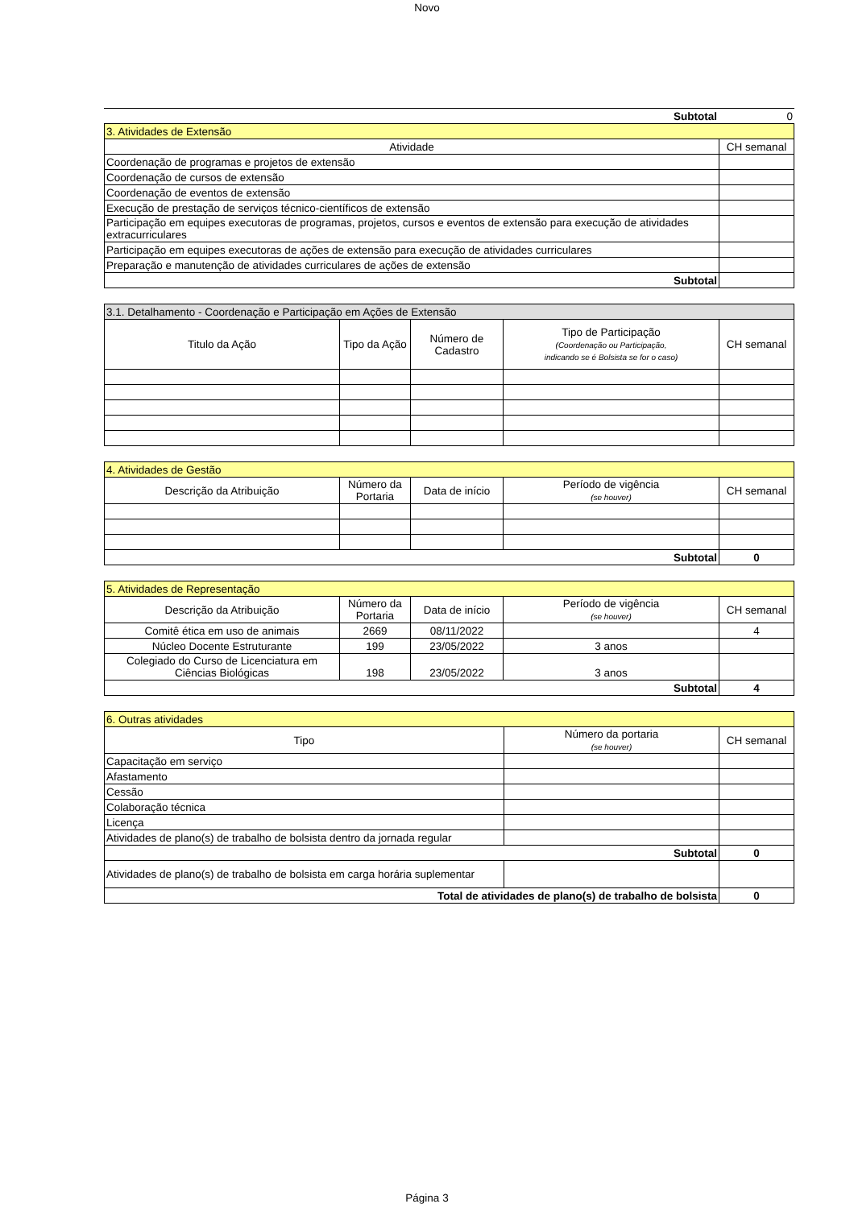Novo
| Subtotal | 0 |
| 3. Atividades de Extensão | |
| Atividade | CH semanal |
| Coordenação de programas e projetos de extensão | |
| Coordenação de cursos de extensão | |
| Coordenação de eventos de extensão | |
| Execução de prestação de serviços técnico-científicos de extensão | |
| Participação em equipes executoras de programas, projetos, cursos e eventos de extensão para execução de atividades extracurriculares | |
| Participação em equipes executoras de ações de extensão para execução de atividades curriculares | |
| Preparação e manutenção de atividades curriculares de ações de extensão | |
| Subtotal | |
| 3.1. Detalhamento - Coordenação e Participação em Ações de Extensão | | | | |
| Titulo da Ação | Tipo da Ação | Número de Cadastro | Tipo de Participação (Coordenação ou Participação, indicando se é Bolsista se for o caso) | CH semanal |
| 4. Atividades de Gestão | | | | |
| Descrição da Atribuição | Número da Portaria | Data de início | Período de vigência (se houver) | CH semanal |
| Subtotal | | | | 0 |
| 5. Atividades de Representação | | | | |
| Descrição da Atribuição | Número da Portaria | Data de início | Período de vigência (se houver) | CH semanal |
| Comitê ética em uso de animais | 2669 | 08/11/2022 | | 4 |
| Núcleo Docente Estruturante | 199 | 23/05/2022 | 3 anos | |
| Colegiado do Curso de Licenciatura em Ciências Biológicas | 198 | 23/05/2022 | 3 anos | |
| Subtotal | | | | 4 |
| 6. Outras atividades | | |
| Tipo | Número da portaria (se houver) | CH semanal |
| Capacitação em serviço | | |
| Afastamento | | |
| Cessão | | |
| Colaboração técnica | | |
| Licença | | |
| Atividades de plano(s) de trabalho de bolsista dentro da jornada regular | | |
| Subtotal | | 0 |
| Atividades de plano(s) de trabalho de bolsista em carga horária suplementar | | |
| Total de atividades de plano(s) de trabalho de bolsista | | 0 |
Página 3